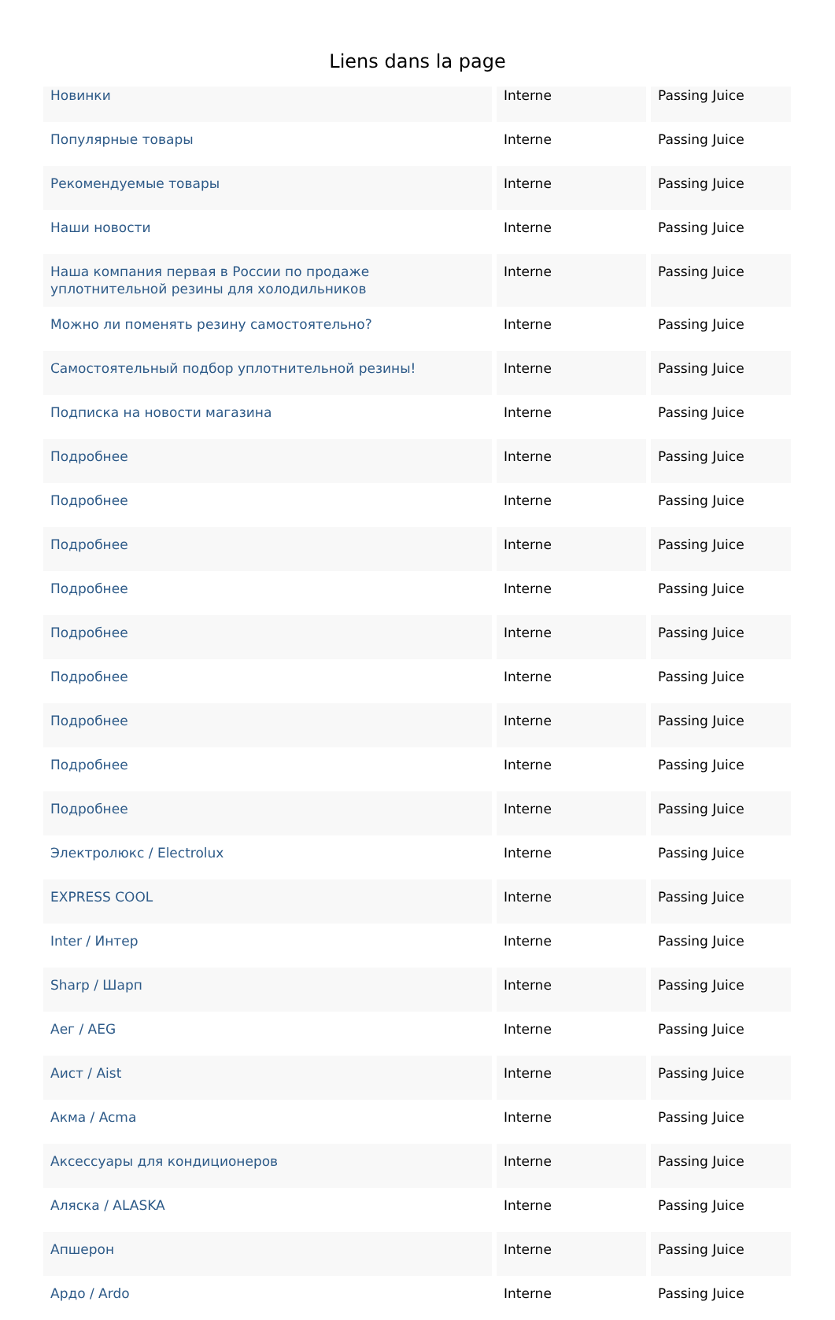Liens dans la page
| Новинки | Interne | Passing Juice |
| Популярные товары | Interne | Passing Juice |
| Рекомендуемые товары | Interne | Passing Juice |
| Наши новости | Interne | Passing Juice |
| Наша компания первая в России по продаже уплотнительной резины для холодильников | Interne | Passing Juice |
| Можно ли поменять резину самостоятельно? | Interne | Passing Juice |
| Самостоятельный подбор уплотнительной резины! | Interne | Passing Juice |
| Подписка на новости магазина | Interne | Passing Juice |
| Подробнее | Interne | Passing Juice |
| Подробнее | Interne | Passing Juice |
| Подробнее | Interne | Passing Juice |
| Подробнее | Interne | Passing Juice |
| Подробнее | Interne | Passing Juice |
| Подробнее | Interne | Passing Juice |
| Подробнее | Interne | Passing Juice |
| Подробнее | Interne | Passing Juice |
| Подробнее | Interne | Passing Juice |
| Электролюкс / Electrolux | Interne | Passing Juice |
| EXPRESS COOL | Interne | Passing Juice |
| Inter / Интер | Interne | Passing Juice |
| Sharp / Шарп | Interne | Passing Juice |
| Аег / AEG | Interne | Passing Juice |
| Аист / Aist | Interne | Passing Juice |
| Акма / Acma | Interne | Passing Juice |
| Аксессуары для кондиционеров | Interne | Passing Juice |
| Аляска / ALASKA | Interne | Passing Juice |
| Апшерон | Interne | Passing Juice |
| Ардо / Ardo | Interne | Passing Juice |